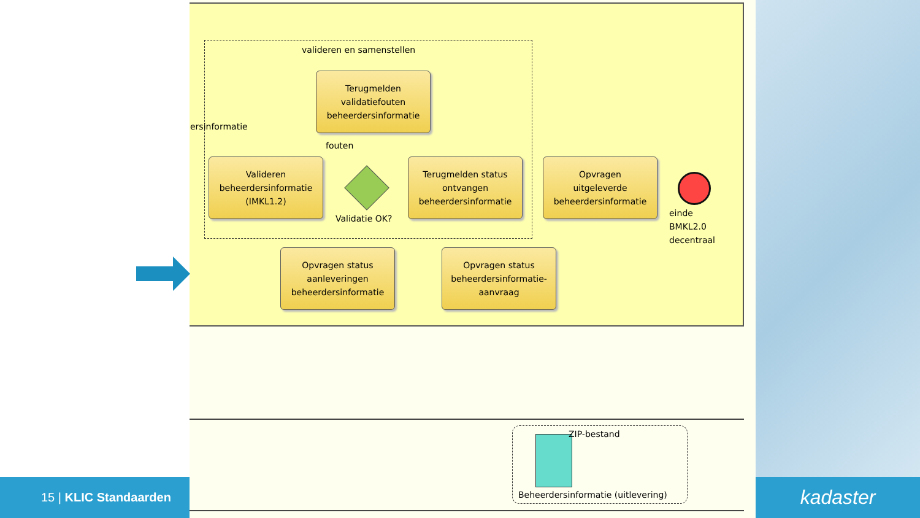valideren en samenstellen
ersinformatie
Terugmelden
validatiefouten
beheerdersinformatie
fouten
Valideren
beheerdersinformatie
(IMKL1.2)
Validatie OK?
Terugmelden status
ontvangen
beheerdersinformatie
Opvragen
uitgeleverde
beheerdersinformatie
einde
BMKL2.0
decentraal
Opvragen status
aanleveringen
beheerdersinformatie
Opvragen status
beheerdersinformatie-
aanvraag
ZIP-bestand
Beheerdersinformatie (uitlevering)
15 | KLIC Standaarden kadaster